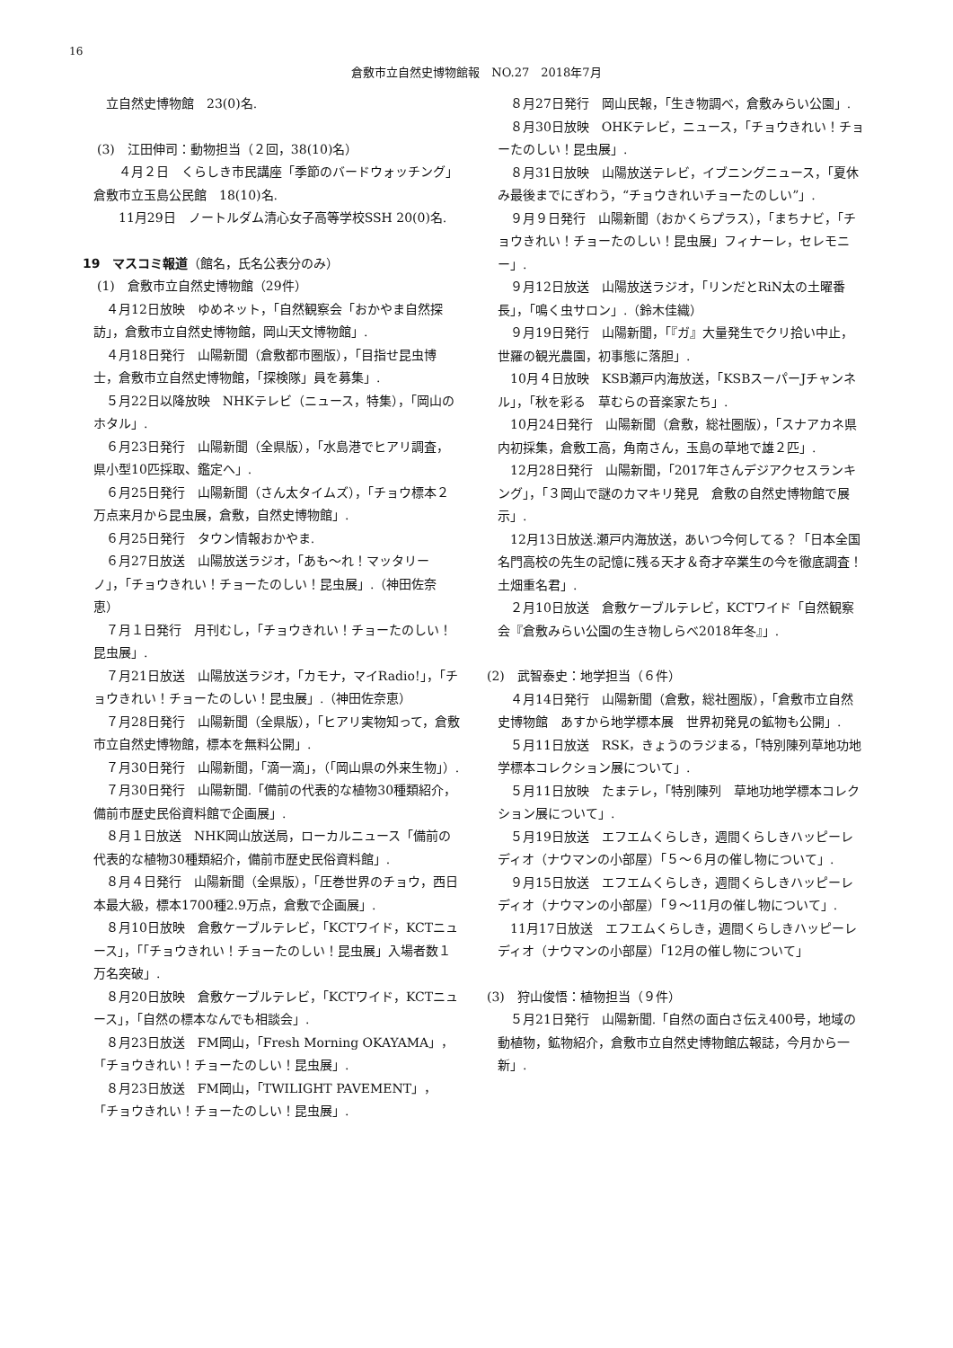16
倉敷市立自然史博物館報　NO.27　2018年7月
立自然史博物館　23(0)名.
(3)　江田伸司：動物担当（２回，38(10)名）
　４月２日　くらしき市民講座「季節のバードウォッチング」　倉敷市立玉島公民館　18(10)名.
　11月29日　ノートルダム清心女子高等学校SSH 20(0)名.
19　マスコミ報道（館名，氏名公表分のみ）
(1)　倉敷市立自然史博物館（29件）
４月12日放映　ゆめネット，「自然観察会「おかやま自然探訪」，倉敷市立自然史博物館，岡山天文博物館」.
４月18日発行　山陽新聞（倉敷都市圏版），「目指せ昆虫博士，倉敷市立自然史博物館，「探検隊」員を募集」.
５月22日以降放映　NHKテレビ（ニュース，特集），「岡山のホタル」.
６月23日発行　山陽新聞（全県版），「水島港でヒアリ調査，県小型10匹採取、鑑定へ」.
６月25日発行　山陽新聞（さん太タイムズ），「チョウ標本２万点来月から昆虫展，倉敷，自然史博物館」.
６月25日発行　タウン情報おかやま.
６月27日放送　山陽放送ラジオ，「あも～れ！マッタリーノ」，「チョウきれい！チョーたのしい！昆虫展」.（神田佐奈恵）
７月１日発行　月刊むし，「チョウきれい！チョーたのしい！昆虫展」.
７月21日放送　山陽放送ラジオ，「カモナ，マイRadio!」，「チョウきれい！チョーたのしい！昆虫展」.（神田佐奈恵）
７月28日発行　山陽新聞（全県版），「ヒアリ実物知って，倉敷市立自然史博物館，標本を無料公開」.
７月30日発行　山陽新聞，「滴一滴」，（「岡山県の外来生物」）.
７月30日発行　山陽新聞.「備前の代表的な植物30種類紹介，備前市歴史民俗資料館で企画展」.
８月１日放送　NHK岡山放送局，ローカルニュース「備前の代表的な植物30種類紹介，備前市歴史民俗資料館」.
８月４日発行　山陽新聞（全県版），「圧巻世界のチョウ，西日本最大級，標本1700種2.9万点，倉敷で企画展」.
８月10日放映　倉敷ケーブルテレビ，「KCTワイド，KCTニュース」，「「チョウきれい！チョーたのしい！昆虫展」入場者数１万名突破」.
８月20日放映　倉敷ケーブルテレビ，「KCTワイド，KCTニュース」，「自然の標本なんでも相談会」.
８月23日放送　FM岡山，「Fresh Morning OKAYAMA」，「チョウきれい！チョーたのしい！昆虫展」.
８月23日放送　FM岡山，「TWILIGHT PAVEMENT」，「チョウきれい！チョーたのしい！昆虫展」.
８月27日発行　岡山民報，「生き物調べ，倉敷みらい公園」.
８月30日放映　OHKテレビ，ニュース，「チョウきれい！チョーたのしい！昆虫展」.
８月31日放映　山陽放送テレビ，イブニングニュース，「夏休み最後までにぎわう，“チョウきれいチョーたのしい”」.
９月９日発行　山陽新聞（おかくらプラス），「まちナビ，「チョウきれい！チョーたのしい！昆虫展」フィナーレ，セレモニー」.
９月12日放送　山陽放送ラジオ，「リンだとRiN太の土曜番長」，「鳴く虫サロン」.（鈴木佳織）
９月19日発行　山陽新聞，「『ガ』大量発生でクリ拾い中止，世羅の観光農園，初事態に落胆」.
10月４日放映　KSB瀬戸内海放送，「KSBスーパーJチャンネル」，「秋を彩る　草むらの音楽家たち」.
10月24日発行　山陽新聞（倉敷，総社圏版），「スナアカネ県内初採集，倉敷工高，角南さん，玉島の草地で雄２匹」.
12月28日発行　山陽新聞，「2017年さんデジアクセスランキング」，「３岡山で謎のカマキリ発見　倉敷の自然史博物館で展示」.
12月13日放送.瀬戸内海放送，あいつ今何してる？「日本全国名門高校の先生の記憶に残る天才＆奇才卒業生の今を徹底調査！　土畑重名君」.
２月10日放送　倉敷ケーブルテレビ，KCTワイド「自然観察会『倉敷みらい公園の生き物しらべ2018年冬』」.
(2)　武智泰史：地学担当（６件）
４月14日発行　山陽新聞（倉敷，総社圏版），「倉敷市立自然史博物館　あすから地学標本展　世界初発見の鉱物も公開」.
５月11日放送　RSK，きょうのラジまる，「特別陳列草地功地学標本コレクション展について」.
５月11日放映　たまテレ，「特別陳列　草地功地学標本コレクション展について」.
５月19日放送　エフエムくらしき，週間くらしきハッピーレディオ（ナウマンの小部屋）「５～６月の催し物について」.
９月15日放送　エフエムくらしき，週間くらしきハッピーレディオ（ナウマンの小部屋）「９～11月の催し物について」.
11月17日放送　エフエムくらしき，週間くらしきハッピーレディオ（ナウマンの小部屋）「12月の催し物について」
(3)　狩山俊悟：植物担当（９件）
５月21日発行　山陽新聞.「自然の面白さ伝え400号，地域の動植物，鉱物紹介，倉敷市立自然史博物館広報誌，今月から一新」.